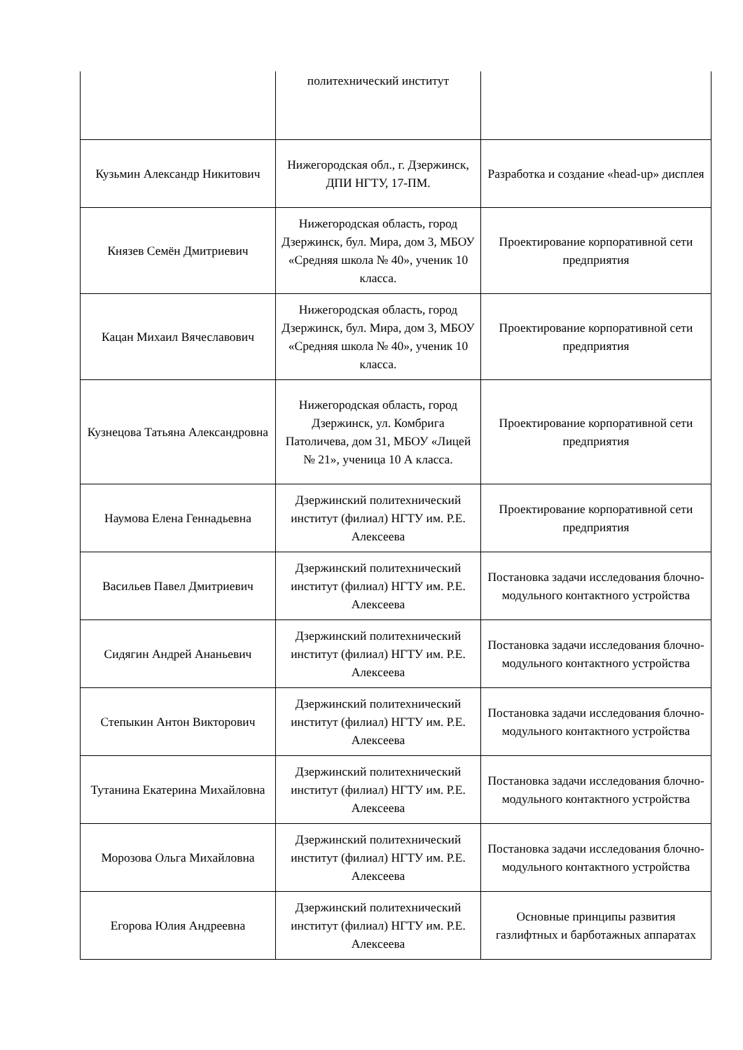| | политехнический институт | |
| Кузьмин Александр Никитович | Нижегородская обл., г. Дзержинск, ДПИ НГТУ, 17-ПМ. | Разработка и создание «head-up» дисплея |
| Князев Семён Дмитриевич | Нижегородская область, город Дзержинск, бул. Мира, дом 3, МБОУ «Средняя школа № 40», ученик 10 класса. | Проектирование корпоративной сети предприятия |
| Кацан Михаил Вячеславович | Нижегородская область, город Дзержинск, бул. Мира, дом 3, МБОУ «Средняя школа № 40», ученик 10 класса. | Проектирование корпоративной сети предприятия |
| Кузнецова Татьяна Александровна | Нижегородская область, город Дзержинск, ул. Комбрига Патоличева, дом 31, МБОУ «Лицей № 21», ученица 10 А класса. | Проектирование корпоративной сети предприятия |
| Наумова Елена Геннадьевна | Дзержинский политехнический институт (филиал) НГТУ им. Р.Е. Алексеева | Проектирование корпоративной сети предприятия |
| Васильев Павел Дмитриевич | Дзержинский политехнический институт (филиал) НГТУ им. Р.Е. Алексеева | Постановка задачи исследования блочно-модульного контактного устройства |
| Сидягин Андрей Ананьевич | Дзержинский политехнический институт (филиал) НГТУ им. Р.Е. Алексеева | Постановка задачи исследования блочно-модульного контактного устройства |
| Степыкин Антон Викторович | Дзержинский политехнический институт (филиал) НГТУ им. Р.Е. Алексеева | Постановка задачи исследования блочно-модульного контактного устройства |
| Тутанина Екатерина Михайловна | Дзержинский политехнический институт (филиал) НГТУ им. Р.Е. Алексеева | Постановка задачи исследования блочно-модульного контактного устройства |
| Морозова Ольга Михайловна | Дзержинский политехнический институт (филиал) НГТУ им. Р.Е. Алексеева | Постановка задачи исследования блочно-модульного контактного устройства |
| Егорова Юлия Андреевна | Дзержинский политехнический институт (филиал) НГТУ им. Р.Е. Алексеева | Основные принципы развития газлифтных и барботажных аппаратах |